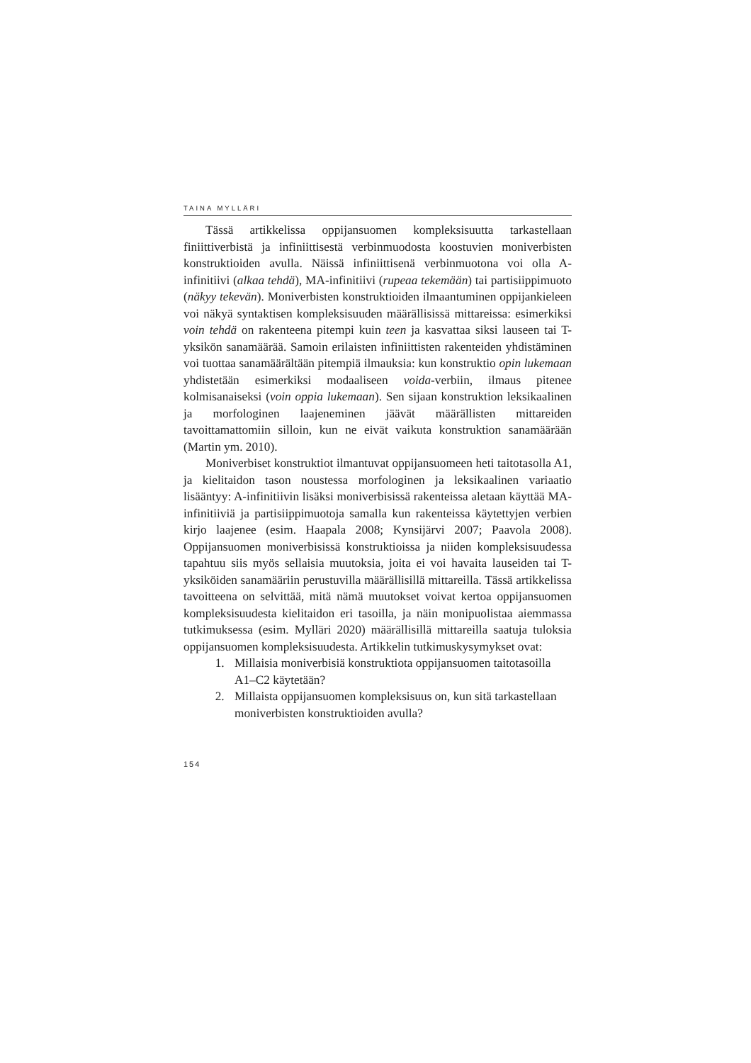TAINA MYLLÄRI
Tässä artikkelissa oppijansuomen kompleksisuutta tarkastellaan finiittiverbistä ja infiniittisestä verbinmuodosta koostuvien moniverbisten konstruktioiden avulla. Näissä infiniittisenä verbinmuotona voi olla A-infinitiivi (alkaa tehdä), MA-infinitiivi (rupeaa tekemään) tai partisiippimuoto (näkyy tekevän). Moniverbisten konstruktioiden ilmaantuminen oppijankieleen voi näkyä syntaktisen kompleksisuuden määrällisissä mittareissa: esimerkiksi voin tehdä on rakenteena pitempi kuin teen ja kasvattaa siksi lauseen tai T-yksikön sanamäärää. Samoin erilaisten infiniittisten rakenteiden yhdistäminen voi tuottaa sanamäärältään pitempiä ilmauksia: kun konstruktio opin lukemaan yhdistetään esimerkiksi modaaliseen voida-verbiin, ilmaus pitenee kolmisanaiseksi (voin oppia lukemaan). Sen sijaan konstruktion leksikaalinen ja morfologinen laajeneminen jäävät määrällisten mittareiden tavoittamattomiin silloin, kun ne eivät vaikuta konstruktion sanamäärään (Martin ym. 2010).
Moniverbiset konstruktiot ilmantuvat oppijansuomeen heti taitotasolla A1, ja kielitaidon tason noustessa morfologinen ja leksikaalinen variaatio lisääntyy: A-infinitiivin lisäksi moniverbisissä rakenteissa aletaan käyttää MA-infinitiiviä ja partisiippimuotoja samalla kun rakenteissa käytettyjen verbien kirjo laajenee (esim. Haapala 2008; Kynsijärvi 2007; Paavola 2008). Oppijansuomen moniverbisissä konstruktioissa ja niiden kompleksisuudessa tapahtuu siis myös sellaisia muutoksia, joita ei voi havaita lauseiden tai T-yksiköiden sanamääriin perustuvilla määrällisillä mittareilla. Tässä artikkelissa tavoitteena on selvittää, mitä nämä muutokset voivat kertoa oppijansuomen kompleksisuudesta kielitaidon eri tasoilla, ja näin monipuolistaa aiemmassa tutkimuksessa (esim. Mylläri 2020) määrällisillä mittareilla saatuja tuloksia oppijansuomen kompleksisuudesta. Artikkelin tutkimuskysymykset ovat:
1. Millaisia moniverbisiä konstruktiota oppijansuomen taitotasoilla A1–C2 käytetään?
2. Millaista oppijansuomen kompleksisuus on, kun sitä tarkastellaan moniverbisten konstruktioiden avulla?
154